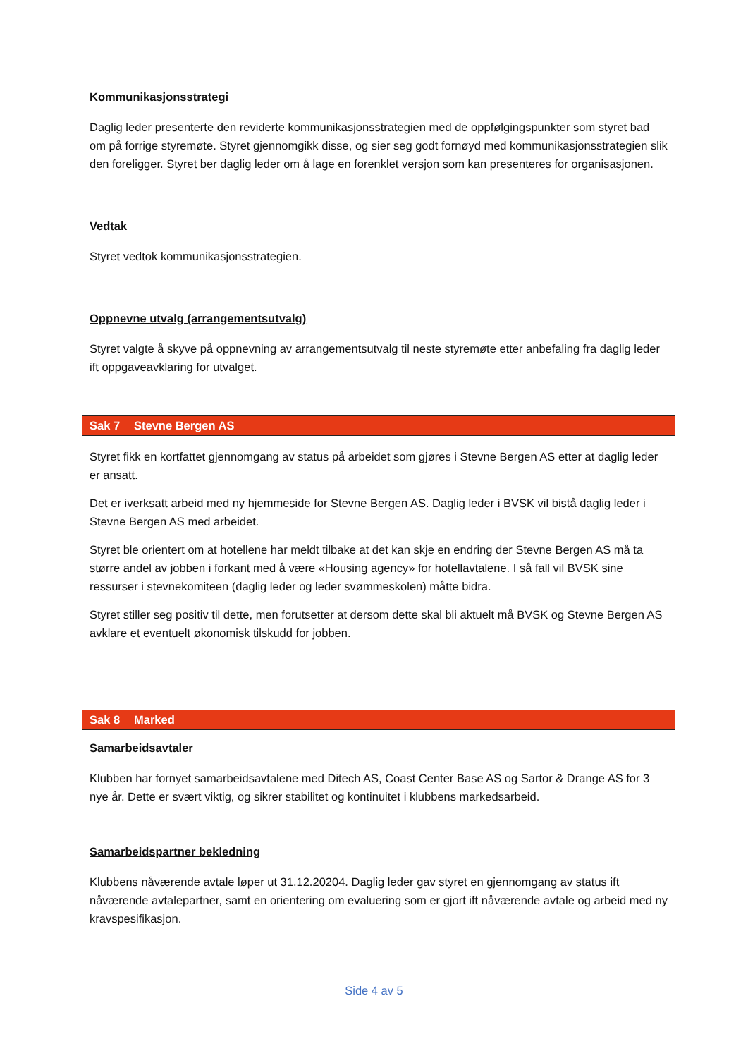Kommunikasjonsstrategi
Daglig leder presenterte den reviderte kommunikasjonsstrategien med de oppfølgingspunkter som styret bad om på forrige styremøte. Styret gjennomgikk disse, og sier seg godt fornøyd med kommunikasjonsstrategien slik den foreligger. Styret ber daglig leder om å lage en forenklet versjon som kan presenteres for organisasjonen.
Vedtak
Styret vedtok kommunikasjonsstrategien.
Oppnevne utvalg (arrangementsutvalg)
Styret valgte å skyve på oppnevning av arrangementsutvalg til neste styremøte etter anbefaling fra daglig leder ift oppgaveavklaring for utvalget.
Sak 7 Stevne Bergen AS
Styret fikk en kortfattet gjennomgang av status på arbeidet som gjøres i Stevne Bergen AS etter at daglig leder er ansatt.
Det er iverksatt arbeid med ny hjemmeside for Stevne Bergen AS. Daglig leder i BVSK vil bistå daglig leder i Stevne Bergen AS med arbeidet.
Styret ble orientert om at hotellene har meldt tilbake at det kan skje en endring der Stevne Bergen AS må ta større andel av jobben i forkant med å være «Housing agency» for hotellavtalene. I så fall vil BVSK sine ressurser i stevnekomiteen (daglig leder og leder svømmeskolen) måtte bidra.
Styret stiller seg positiv til dette, men forutsetter at dersom dette skal bli aktuelt må BVSK og Stevne Bergen AS avklare et eventuelt økonomisk tilskudd for jobben.
Sak 8 Marked
Samarbeidsavtaler
Klubben har fornyet samarbeidsavtalene med Ditech AS, Coast Center Base AS og Sartor & Drange AS for 3 nye år. Dette er svært viktig, og sikrer stabilitet og kontinuitet i klubbens markedsarbeid.
Samarbeidspartner bekledning
Klubbens nåværende avtale løper ut 31.12.20204. Daglig leder gav styret en gjennomgang av status ift nåværende avtalepartner, samt en orientering om evaluering som er gjort ift nåværende avtale og arbeid med ny kravspesifikasjon.
Side 4 av 5